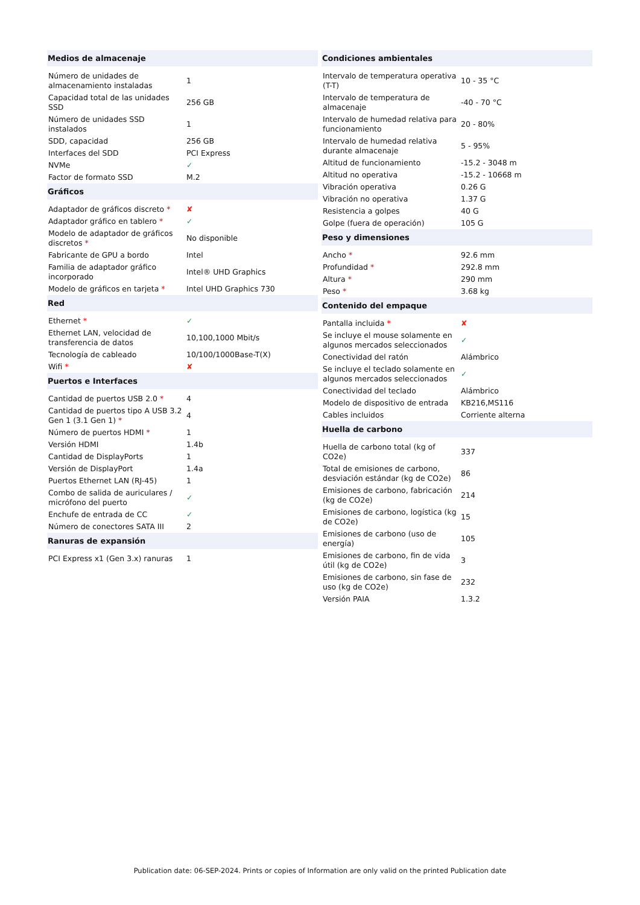| Medios de almacenaje | |
| --- | --- |
| Número de unidades de almacenamiento instaladas | 1 |
| Capacidad total de las unidades SSD | 256 GB |
| Número de unidades SSD instalados | 1 |
| SDD, capacidad | 256 GB |
| Interfaces del SDD | PCI Express |
| NVMe | ✓ |
| Factor de formato SSD | M.2 |
| Gráficos | |
| Adaptador de gráficos discreto * | ✘ |
| Adaptador gráfico en tablero * | ✓ |
| Modelo de adaptador de gráficos discretos * | No disponible |
| Fabricante de GPU a bordo | Intel |
| Familia de adaptador gráfico incorporado | Intel® UHD Graphics |
| Modelo de gráficos en tarjeta * | Intel UHD Graphics 730 |
| Red | |
| Ethernet * | ✓ |
| Ethernet LAN, velocidad de transferencia de datos | 10,100,1000 Mbit/s |
| Tecnología de cableado | 10/100/1000Base-T(X) |
| Wifi * | ✘ |
| Puertos e Interfaces | |
| Cantidad de puertos USB 2.0 * | 4 |
| Cantidad de puertos tipo A USB 3.2 Gen 1 (3.1 Gen 1) * | 4 |
| Número de puertos HDMI * | 1 |
| Versión HDMI | 1.4b |
| Cantidad de DisplayPorts | 1 |
| Versión de DisplayPort | 1.4a |
| Puertos Ethernet LAN (RJ-45) | 1 |
| Combo de salida de auriculares / micrófono del puerto | ✓ |
| Enchufe de entrada de CC | ✓ |
| Número de conectores SATA III | 2 |
| Ranuras de expansión | |
| PCI Express x1 (Gen 3.x) ranuras | 1 |
| Condiciones ambientales | |
| --- | --- |
| Intervalo de temperatura operativa (T-T) | 10 - 35 °C |
| Intervalo de temperatura de almacenaje | -40 - 70 °C |
| Intervalo de humedad relativa para funcionamiento | 20 - 80% |
| Intervalo de humedad relativa durante almacenaje | 5 - 95% |
| Altitud de funcionamiento | -15.2 - 3048 m |
| Altitud no operativa | -15.2 - 10668 m |
| Vibración operativa | 0.26 G |
| Vibración no operativa | 1.37 G |
| Resistencia a golpes | 40 G |
| Golpe (fuera de operación) | 105 G |
| Peso y dimensiones | |
| Ancho * | 92.6 mm |
| Profundidad * | 292.8 mm |
| Altura * | 290 mm |
| Peso * | 3.68 kg |
| Contenido del empaque | |
| Pantalla incluida * | ✘ |
| Se incluye el mouse solamente en algunos mercados seleccionados | ✓ |
| Conectividad del ratón | Alámbrico |
| Se incluye el teclado solamente en algunos mercados seleccionados | ✓ |
| Conectividad del teclado | Alámbrico |
| Modelo de dispositivo de entrada | KB216,MS116 |
| Cables incluidos | Corriente alterna |
| Huella de carbono | |
| Huella de carbono total (kg of CO2e) | 337 |
| Total de emisiones de carbono, desviación estándar (kg de CO2e) | 86 |
| Emisiones de carbono, fabricación (kg de CO2e) | 214 |
| Emisiones de carbono, logística (kg de CO2e) | 15 |
| Emisiones de carbono (uso de energía) | 105 |
| Emisiones de carbono, fin de vida útil (kg de CO2e) | 3 |
| Emisiones de carbono, sin fase de uso (kg de CO2e) | 232 |
| Versión PAIA | 1.3.2 |
Publication date: 06-SEP-2024. Prints or copies of Information are only valid on the printed Publication date